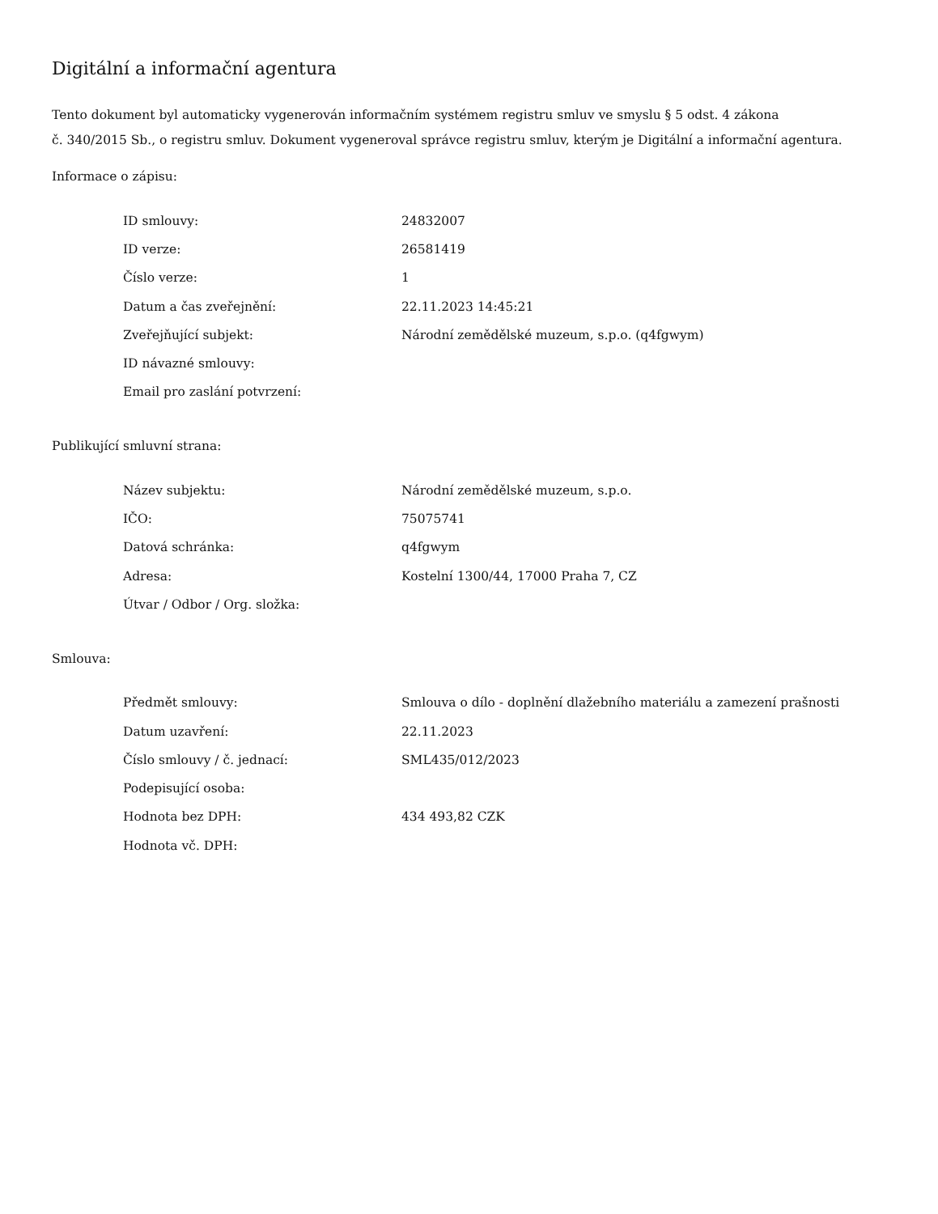Digitální a informační agentura
Tento dokument byl automaticky vygenerován informačním systémem registru smluv ve smyslu § 5 odst. 4 zákona
č. 340/2015 Sb., o registru smluv. Dokument vygeneroval správce registru smluv, kterým je Digitální a informační agentura.
Informace o zápisu:
| ID smlouvy: | 24832007 |
| ID verze: | 26581419 |
| Číslo verze: | 1 |
| Datum a čas zveřejnění: | 22.11.2023 14:45:21 |
| Zveřejňující subjekt: | Národní zemědělské muzeum, s.p.o. (q4fgwym) |
| ID návazné smlouvy: | |
| Email pro zaslání potvrzení: | |
Publikující smluvní strana:
| Název subjektu: | Národní zemědělské muzeum, s.p.o. |
| IČO: | 75075741 |
| Datová schránka: | q4fgwym |
| Adresa: | Kostelní 1300/44, 17000 Praha 7, CZ |
| Útvar / Odbor / Org. složka: | |
Smlouva:
| Předmět smlouvy: | Smlouva o dílo - doplnění dlažebního materiálu a zamezení prašnosti |
| Datum uzavření: | 22.11.2023 |
| Číslo smlouvy / č. jednací: | SML435/012/2023 |
| Podepisující osoba: | |
| Hodnota bez DPH: | 434 493,82 CZK |
| Hodnota vč. DPH: | |